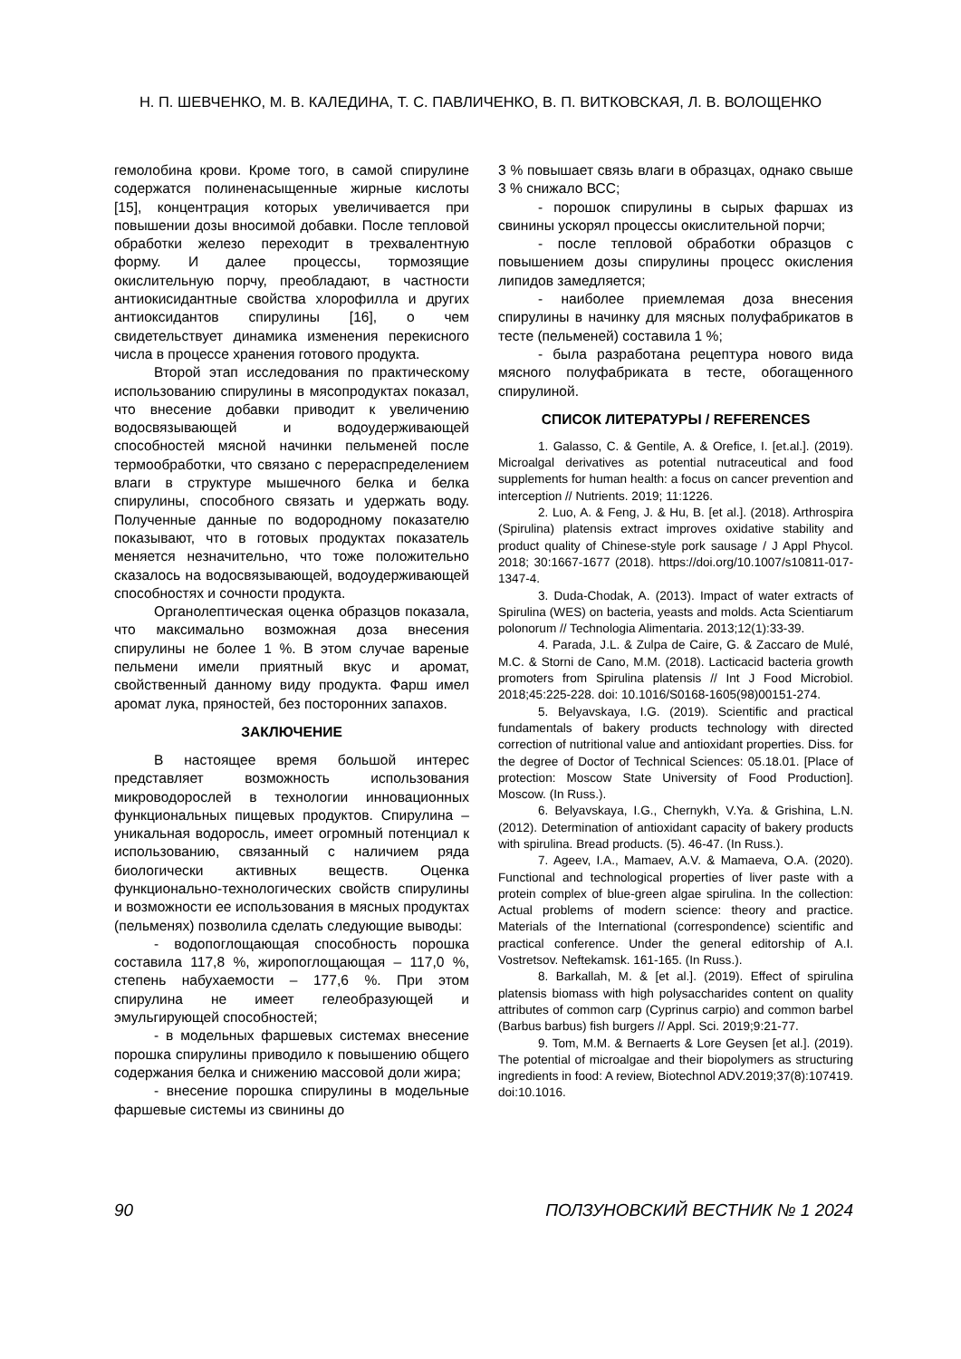Н. П. ШЕВЧЕНКО, М. В. КАЛЕДИНА, Т. С. ПАВЛИЧЕНКО, В. П. ВИТКОВСКАЯ, Л. В. ВОЛОЩЕНКО
гемолобина крови. Кроме того, в самой спирулине содержатся полиненасыщенные жирные кислоты [15], концентрация которых увеличивается при повышении дозы вносимой добавки. После тепловой обработки железо переходит в трехвалентную форму. И далее процессы, тормозящие окислительную порчу, преобладают, в частности антиокисидантные свойства хлорофилла и других антиоксидантов спирулины [16], о чем свидетельствует динамика изменения перекисного числа в процессе хранения готового продукта.
Второй этап исследования по практическому использованию спирулины в мясопродуктах показал, что внесение добавки приводит к увеличению водосвязывающей и водоудерживающей способностей мясной начинки пельменей после термообработки, что связано с перераспределением влаги в структуре мышечного белка и белка спирулины, способного связать и удержать воду. Полученные данные по водородному показателю показывают, что в готовых продуктах показатель меняется незначительно, что тоже положительно сказалось на водосвязывающей, водоудерживающей способностях и сочности продукта.
Органолептическая оценка образцов показала, что максимально возможная доза внесения спирулины не более 1 %. В этом случае вареные пельмени имели приятный вкус и аромат, свойственный данному виду продукта. Фарш имел аромат лука, пряностей, без посторонних запахов.
ЗАКЛЮЧЕНИЕ
В настоящее время большой интерес представляет возможность использования микроводорослей в технологии инновационных функциональных пищевых продуктов. Спирулина – уникальная водоросль, имеет огромный потенциал к использованию, связанный с наличием ряда биологически активных веществ. Оценка функционально-технологических свойств спирулины и возможности ее использования в мясных продуктах (пельменях) позволила сделать следующие выводы:
- водопоглощающая способность порошка составила 117,8 %, жиропоглощающая – 117,0 %, степень набухаемости – 177,6 %. При этом спирулина не имеет гелеобразующей и эмульгирующей способностей;
- в модельных фаршевых системах внесение порошка спирулины приводило к повышению общего содержания белка и снижению массовой доли жира;
- внесение порошка спирулины в модельные фаршевые системы из свинины до
3 % повышает связь влаги в образцах, однако свыше 3 % снижало ВСС;
- порошок спирулины в сырых фаршах из свинины ускорял процессы окислительной порчи;
- после тепловой обработки образцов с повышением дозы спирулины процесс окисления липидов замедляется;
- наиболее приемлемая доза внесения спирулины в начинку для мясных полуфабрикатов в тесте (пельменей) составила 1 %;
- была разработана рецептура нового вида мясного полуфабриката в тесте, обогащенного спирулиной.
СПИСОК ЛИТЕРАТУРЫ / REFERENCES
1. Galasso, C. & Gentile, A. & Orefice, I. [et.al.]. (2019). Microalgal derivatives as potential nutraceutical and food supplements for human health: a focus on cancer prevention and interception // Nutrients. 2019; 11:1226.
2. Luo, A. & Feng, J. & Hu, B. [et al.]. (2018). Arthrospira (Spirulina) platensis extract improves oxidative stability and product quality of Chinese-style pork sausage / J Appl Phycol. 2018; 30:1667-1677 (2018). https://doi.org/10.1007/s10811-017-1347-4.
3. Duda-Chodak, A. (2013). Impact of water extracts of Spirulina (WES) on bacteria, yeasts and molds. Acta Scientiarum polonorum // Technologia Alimentaria. 2013;12(1):33-39.
4. Parada, J.L. & Zulpa de Caire, G. & Zaccaro de Mulé, M.C. & Storni de Cano, M.M. (2018). Lacticacid bacteria growth promoters from Spirulina platensis // Int J Food Microbiol. 2018;45:225-228. doi: 10.1016/S0168-1605(98)00151-274.
5. Belyavskaya, I.G. (2019). Scientific and practical fundamentals of bakery products technology with directed correction of nutritional value and antioxidant properties. Diss. for the degree of Doctor of Technical Sciences: 05.18.01. [Place of protection: Moscow State University of Food Production]. Moscow. (In Russ.).
6. Belyavskaya, I.G., Chernykh, V.Ya. & Grishina, L.N. (2012). Determination of antioxidant capacity of bakery products with spirulina. Bread products. (5). 46-47. (In Russ.).
7. Ageev, I.A., Mamaev, A.V. & Mamaeva, O.A. (2020). Functional and technological properties of liver paste with a protein complex of blue-green algae spirulina. In the collection: Actual problems of modern science: theory and practice. Materials of the International (correspondence) scientific and practical conference. Under the general editorship of A.I. Vostretsov. Neftekamsk. 161-165. (In Russ.).
8. Barkallah, M. & [et al.]. (2019). Effect of spirulina platensis biomass with high polysaccharides content on quality attributes of common carp (Cyprinus carpio) and common barbel (Barbus barbus) fish burgers // Appl. Sci. 2019;9:21-77.
9. Tom, M.M. & Bernaerts & Lore Geysen [et al.]. (2019). The potential of microalgae and their biopolymers as structuring ingredients in food: A review, Biotechnol ADV.2019;37(8):107419. doi:10.1016.
90 ПОЛЗУНОВСКИЙ ВЕСТНИК № 1 2024